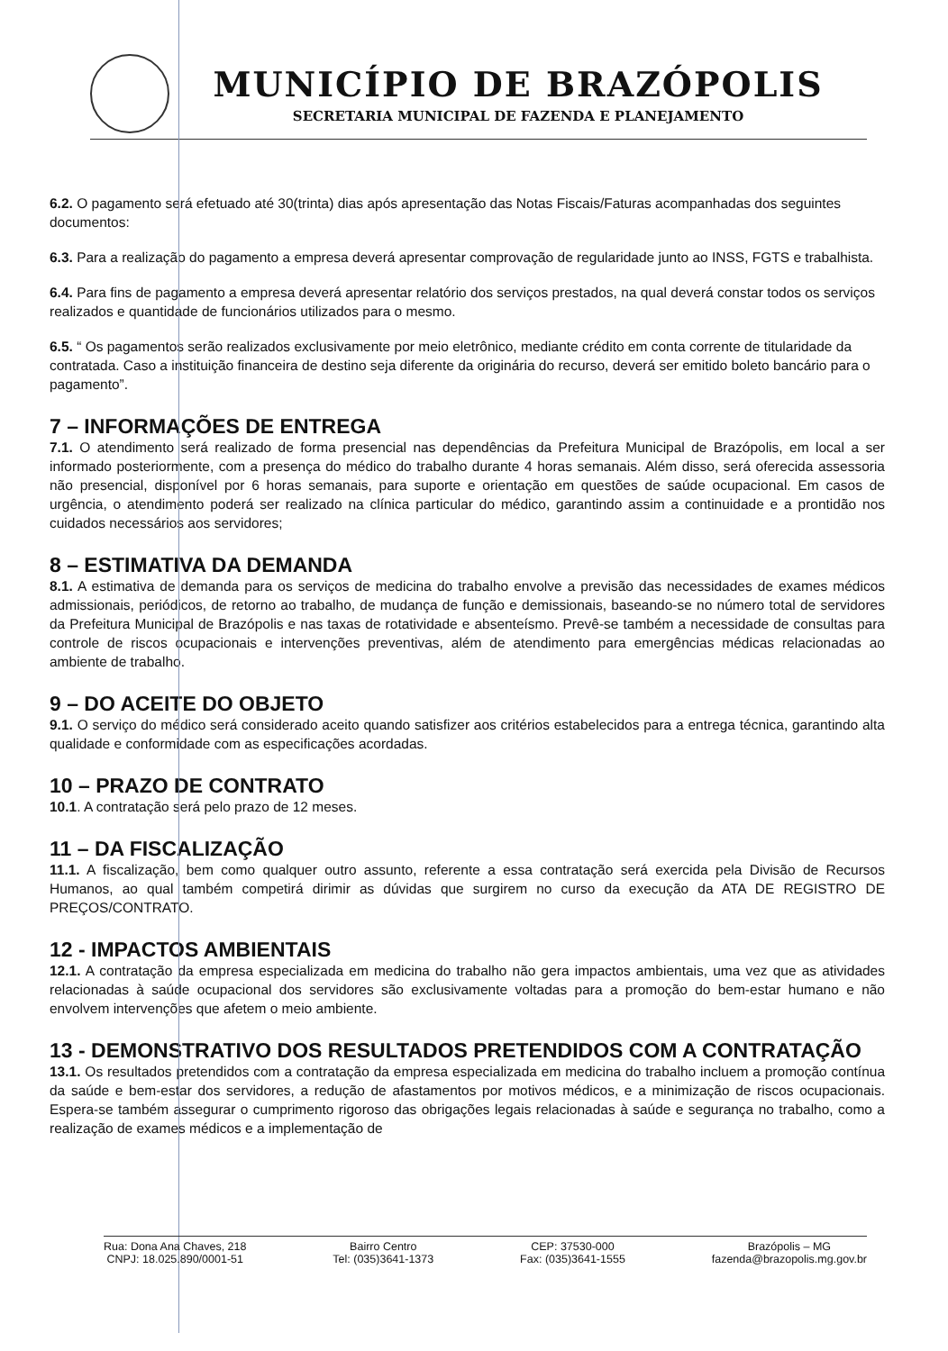MUNICÍPIO DE BRAZÓPOLIS
SECRETARIA MUNICIPAL DE FAZENDA E PLANEJAMENTO
6.2. O pagamento será efetuado até 30(trinta) dias após apresentação das Notas Fiscais/Faturas acompanhadas dos seguintes documentos:
6.3. Para a realização do pagamento a empresa deverá apresentar comprovação de regularidade junto ao INSS, FGTS e trabalhista.
6.4. Para fins de pagamento a empresa deverá apresentar relatório dos serviços prestados, na qual deverá constar todos os serviços realizados e quantidade de funcionários utilizados para o mesmo.
6.5. “ Os pagamentos serão realizados exclusivamente por meio eletrônico, mediante crédito em conta corrente de titularidade da contratada. Caso a instituição financeira de destino seja diferente da originária do recurso, deverá ser emitido boleto bancário para o pagamento”.
7 – INFORMAÇÕES DE ENTREGA
7.1. O atendimento será realizado de forma presencial nas dependências da Prefeitura Municipal de Brazópolis, em local a ser informado posteriormente, com a presença do médico do trabalho durante 4 horas semanais. Além disso, será oferecida assessoria não presencial, disponível por 6 horas semanais, para suporte e orientação em questões de saúde ocupacional. Em casos de urgência, o atendimento poderá ser realizado na clínica particular do médico, garantindo assim a continuidade e a prontidão nos cuidados necessários aos servidores;
8 – ESTIMATIVA DA DEMANDA
8.1. A estimativa de demanda para os serviços de medicina do trabalho envolve a previsão das necessidades de exames médicos admissionais, periódicos, de retorno ao trabalho, de mudança de função e demissionais, baseando-se no número total de servidores da Prefeitura Municipal de Brazópolis e nas taxas de rotatividade e absenteísmo. Prevê-se também a necessidade de consultas para controle de riscos ocupacionais e intervenções preventivas, além de atendimento para emergências médicas relacionadas ao ambiente de trabalho.
9 – DO ACEITE DO OBJETO
9.1. O serviço do médico será considerado aceito quando satisfizer aos critérios estabelecidos para a entrega técnica, garantindo alta qualidade e conformidade com as especificações acordadas.
10 – PRAZO DE CONTRATO
10.1. A contratação será pelo prazo de 12 meses.
11 – DA FISCALIZAÇÃO
11.1. A fiscalização, bem como qualquer outro assunto, referente a essa contratação será exercida pela Divisão de Recursos Humanos, ao qual também competirá dirimir as dúvidas que surgirem no curso da execução da ATA DE REGISTRO DE PREÇOS/CONTRATO.
12 - IMPACTOS AMBIENTAIS
12.1. A contratação da empresa especializada em medicina do trabalho não gera impactos ambientais, uma vez que as atividades relacionadas à saúde ocupacional dos servidores são exclusivamente voltadas para a promoção do bem-estar humano e não envolvem intervenções que afetem o meio ambiente.
13 - DEMONSTRATIVO DOS RESULTADOS PRETENDIDOS COM A CONTRATAÇÃO
13.1. Os resultados pretendidos com a contratação da empresa especializada em medicina do trabalho incluem a promoção contínua da saúde e bem-estar dos servidores, a redução de afastamentos por motivos médicos, e a minimização de riscos ocupacionais. Espera-se também assegurar o cumprimento rigoroso das obrigações legais relacionadas à saúde e segurança no trabalho, como a realização de exames médicos e a implementação de
Rua: Dona Ana Chaves, 218
CNPJ: 18.025.890/0001-51
Bairro Centro
Tel: (035)3641-1373
CEP: 37530-000
Fax: (035)3641-1555
Brazópolis – MG
fazenda@brazopolis.mg.gov.br